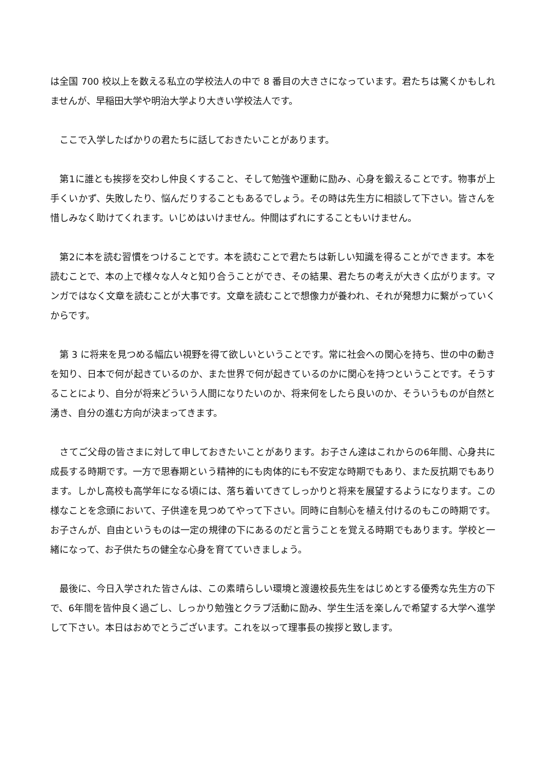は全国 700 校以上を数える私立の学校法人の中で 8 番目の大きさになっています。君たちは驚くかもしれませんが、早稲田大学や明治大学より大きい学校法人です。
　ここで入学したばかりの君たちに話しておきたいことがあります。
　第1に誰とも挨拶を交わし仲良くすること、そして勉強や運動に励み、心身を鍛えることです。物事が上手くいかず、失敗したり、悩んだりすることもあるでしょう。その時は先生方に相談して下さい。皆さんを惜しみなく助けてくれます。いじめはいけません。仲間はずれにすることもいけません。
　第2に本を読む習慣をつけることです。本を読むことで君たちは新しい知識を得ることができます。本を読むことで、本の上で様々な人々と知り合うことができ、その結果、君たちの考えが大きく広がります。マンガではなく文章を読むことが大事です。文章を読むことで想像力が養われ、それが発想力に繋がっていくからです。
　第 3 に将来を見つめる幅広い視野を得て欲しいということです。常に社会への関心を持ち、世の中の動きを知り、日本で何が起きているのか、また世界で何が起きているのかに関心を持つということです。そうすることにより、自分が将来どういう人間になりたいのか、将来何をしたら良いのか、そういうものが自然と湧き、自分の進む方向が決まってきます。
　さてご父母の皆さまに対して申しておきたいことがあります。お子さん達はこれからの6年間、心身共に成長する時期です。一方で思春期という精神的にも肉体的にも不安定な時期でもあり、また反抗期でもあります。しかし高校も高学年になる頃には、落ち着いてきてしっかりと将来を展望するようになります。この様なことを念頭において、子供達を見つめてやって下さい。同時に自制心を植え付けるのもこの時期です。お子さんが、自由というものは一定の規律の下にあるのだと言うことを覚える時期でもあります。学校と一緒になって、お子供たちの健全な心身を育てていきましょう。
　最後に、今日入学された皆さんは、この素晴らしい環境と渡邊校長先生をはじめとする優秀な先生方の下で、6年間を皆仲良く過ごし、しっかり勉強とクラブ活動に励み、学生生活を楽しんで希望する大学へ進学して下さい。本日はおめでとうございます。これを以って理事長の挨拶と致します。